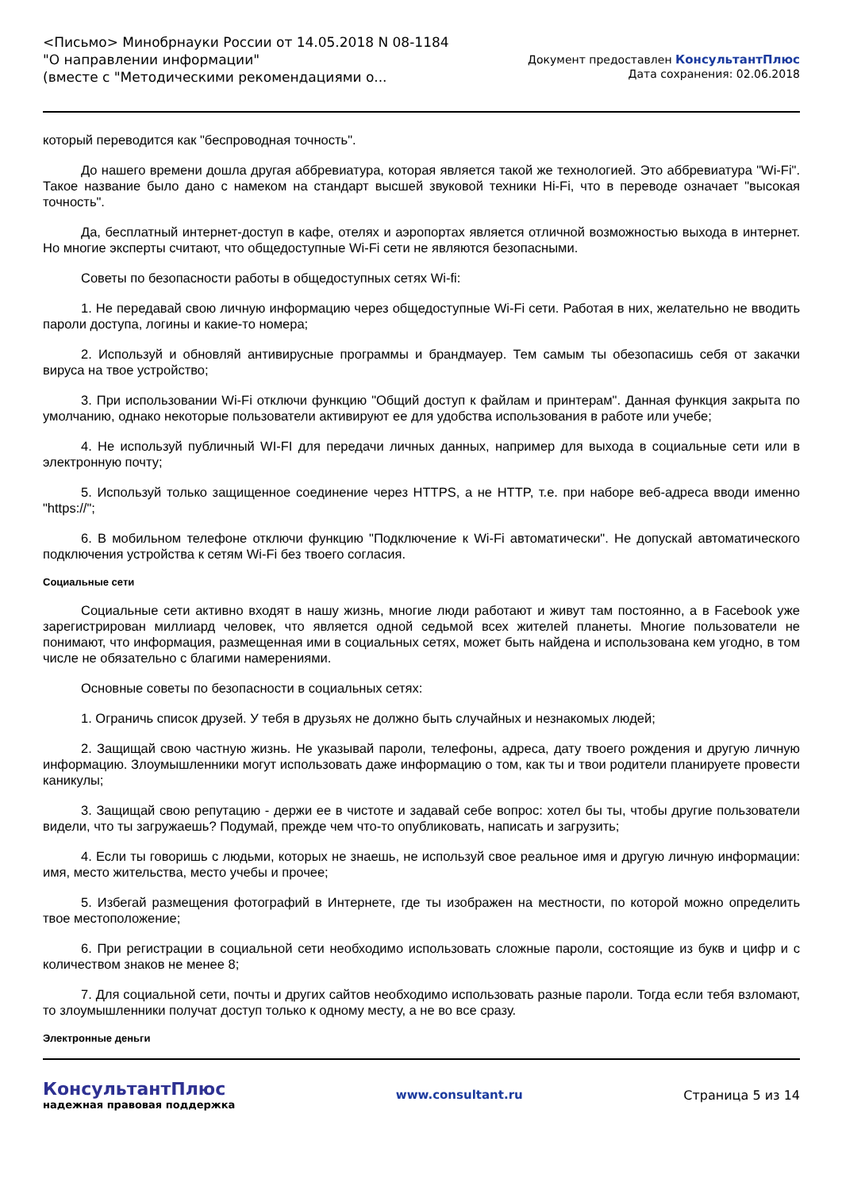<Письмо> Минобрнауки России от 14.05.2018 N 08-1184
"О направлении информации"
(вместе с "Методическими рекомендациями о...
Документ предоставлен КонсультантПлюс
Дата сохранения: 02.06.2018
который переводится как "беспроводная точность".
До нашего времени дошла другая аббревиатура, которая является такой же технологией. Это аббревиатура "Wi-Fi". Такое название было дано с намеком на стандарт высшей звуковой техники Hi-Fi, что в переводе означает "высокая точность".
Да, бесплатный интернет-доступ в кафе, отелях и аэропортах является отличной возможностью выхода в интернет. Но многие эксперты считают, что общедоступные Wi-Fi сети не являются безопасными.
Советы по безопасности работы в общедоступных сетях Wi-fi:
1. Не передавай свою личную информацию через общедоступные Wi-Fi сети. Работая в них, желательно не вводить пароли доступа, логины и какие-то номера;
2. Используй и обновляй антивирусные программы и брандмауер. Тем самым ты обезопасишь себя от закачки вируса на твое устройство;
3. При использовании Wi-Fi отключи функцию "Общий доступ к файлам и принтерам". Данная функция закрыта по умолчанию, однако некоторые пользователи активируют ее для удобства использования в работе или учебе;
4. Не используй публичный WI-FI для передачи личных данных, например для выхода в социальные сети или в электронную почту;
5. Используй только защищенное соединение через HTTPS, а не HTTP, т.е. при наборе веб-адреса вводи именно "https://";
6. В мобильном телефоне отключи функцию "Подключение к Wi-Fi автоматически". Не допускай автоматического подключения устройства к сетям Wi-Fi без твоего согласия.
Социальные сети
Социальные сети активно входят в нашу жизнь, многие люди работают и живут там постоянно, а в Facebook уже зарегистрирован миллиард человек, что является одной седьмой всех жителей планеты. Многие пользователи не понимают, что информация, размещенная ими в социальных сетях, может быть найдена и использована кем угодно, в том числе не обязательно с благими намерениями.
Основные советы по безопасности в социальных сетях:
1. Ограничь список друзей. У тебя в друзьях не должно быть случайных и незнакомых людей;
2. Защищай свою частную жизнь. Не указывай пароли, телефоны, адреса, дату твоего рождения и другую личную информацию. Злоумышленники могут использовать даже информацию о том, как ты и твои родители планируете провести каникулы;
3. Защищай свою репутацию - держи ее в чистоте и задавай себе вопрос: хотел бы ты, чтобы другие пользователи видели, что ты загружаешь? Подумай, прежде чем что-то опубликовать, написать и загрузить;
4. Если ты говоришь с людьми, которых не знаешь, не используй свое реальное имя и другую личную информации: имя, место жительства, место учебы и прочее;
5. Избегай размещения фотографий в Интернете, где ты изображен на местности, по которой можно определить твое местоположение;
6. При регистрации в социальной сети необходимо использовать сложные пароли, состоящие из букв и цифр и с количеством знаков не менее 8;
7. Для социальной сети, почты и других сайтов необходимо использовать разные пароли. Тогда если тебя взломают, то злоумышленники получат доступ только к одному месту, а не во все сразу.
Электронные деньги
КонсультантПлюс
надежная правовая поддержка
www.consultant.ru Страница 5 из 14